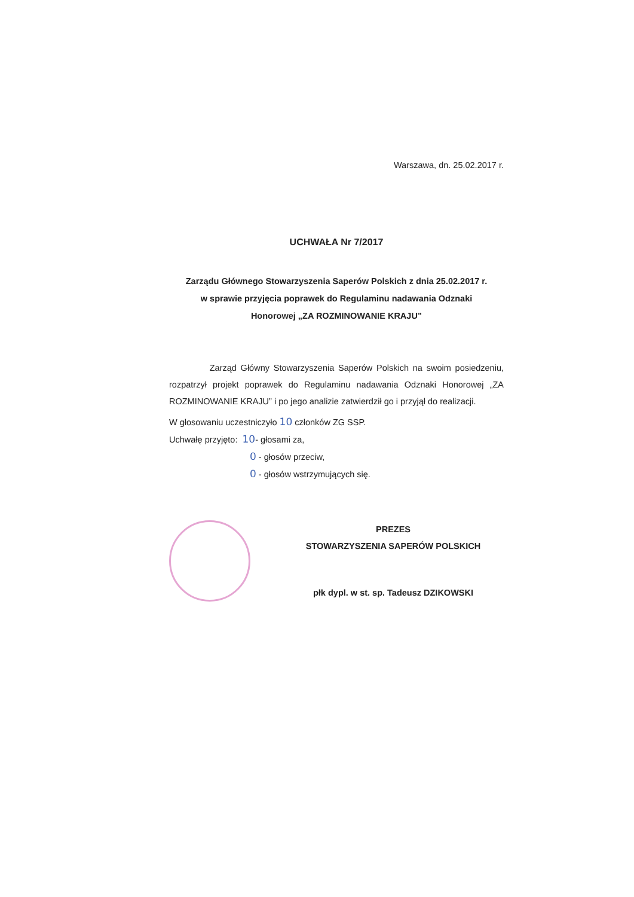Warszawa, dn. 25.02.2017 r.
UCHWAŁA Nr 7/2017
Zarządu Głównego Stowarzyszenia Saperów Polskich z dnia 25.02.2017 r.
w sprawie przyjęcia poprawek do Regulaminu nadawania Odznaki
Honorowej „ZA ROZMINOWANIE KRAJU”
Zarząd Główny Stowarzyszenia Saperów Polskich na swoim posiedzeniu, rozpatrzył projekt poprawek do Regulaminu nadawania Odznaki Honorowej „ZA ROZMINOWANIE KRAJU” i po jego analizie zatwierdził go i przyjął do realizacji.
W głosowaniu uczestniczyło 10 członków ZG SSP.
Uchwałę przyjęto: 10- głosami za,
0 - głosów przeciw,
0 - głosów wstrzymujących się.
PREZES
STOWARZYSZENIA SAPERÓW POLSKICH
płk dypl. w st. sp. Tadeusz DZIKOWSKI